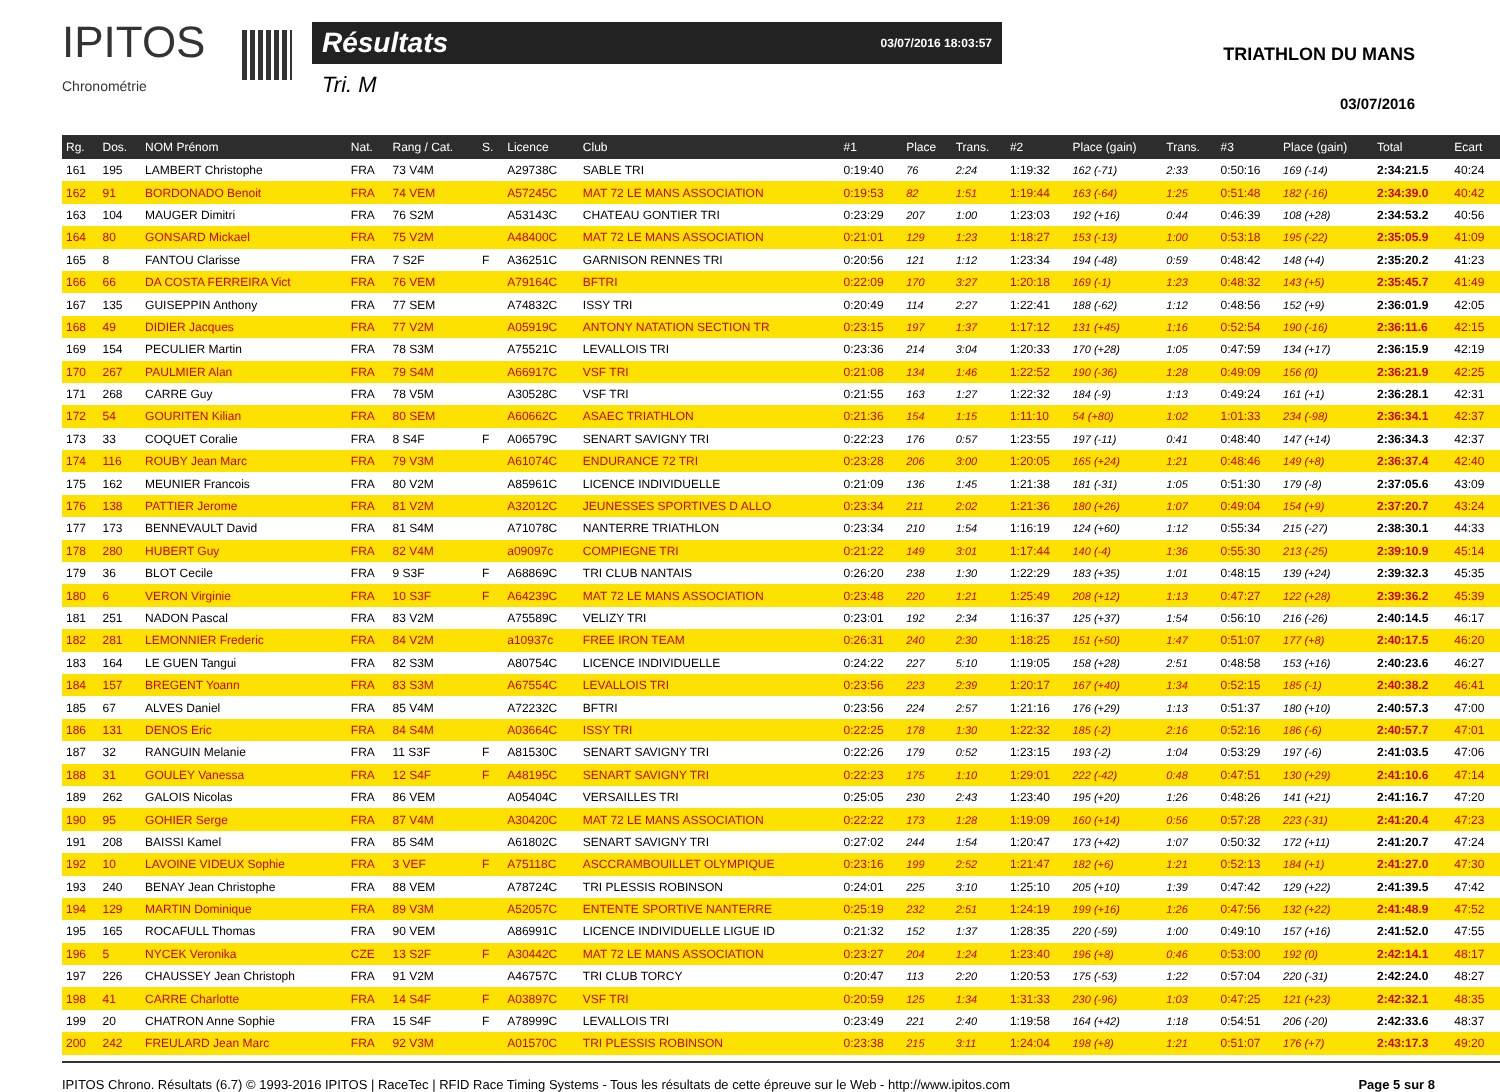IPITOS
Chronométrie
Résultats 03/07/2016 18:03:57
Tri. M
TRIATHLON DU MANS
03/07/2016
| Rg. | Dos. | NOM Prénom | Nat. | Rang / Cat. | S. | Licence | Club | #1 | Place | Trans. | #2 | Place (gain) | Trans. | #3 | Place (gain) | Total | Ecart |
| --- | --- | --- | --- | --- | --- | --- | --- | --- | --- | --- | --- | --- | --- | --- | --- | --- | --- |
| 161 | 195 | LAMBERT Christophe | FRA | 73 V4M | | A29738C | SABLE TRI | 0:19:40 | 76 | 2:24 | 1:19:32 | 162 (-71) | 2:33 | 0:50:16 | 169 (-14) | 2:34:21.5 | 40:24 |
| 162 | 91 | BORDONADO Benoit | FRA | 74 VEM | | A57245C | MAT 72 LE MANS ASSOCIATION | 0:19:53 | 82 | 1:51 | 1:19:44 | 163 (-64) | 1:25 | 0:51:48 | 182 (-16) | 2:34:39.0 | 40:42 |
| 163 | 104 | MAUGER Dimitri | FRA | 76 S2M | | A53143C | CHATEAU GONTIER TRI | 0:23:29 | 207 | 1:00 | 1:23:03 | 192 (+16) | 0:44 | 0:46:39 | 108 (+28) | 2:34:53.2 | 40:56 |
| 164 | 80 | GONSARD Mickael | FRA | 75 V2M | | A48400C | MAT 72 LE MANS ASSOCIATION | 0:21:01 | 129 | 1:23 | 1:18:27 | 153 (-13) | 1:00 | 0:53:18 | 195 (-22) | 2:35:05.9 | 41:09 |
| 165 | 8 | FANTOU Clarisse | FRA | 7 S2F | F | A36251C | GARNISON RENNES TRI | 0:20:56 | 121 | 1:12 | 1:23:34 | 194 (-48) | 0:59 | 0:48:42 | 148 (+4) | 2:35:20.2 | 41:23 |
| 166 | 66 | DA COSTA FERREIRA Vict | FRA | 76 VEM | | A79164C | BFTRI | 0:22:09 | 170 | 3:27 | 1:20:18 | 169 (-1) | 1:23 | 0:48:32 | 143 (+5) | 2:35:45.7 | 41:49 |
| 167 | 135 | GUISEPPIN Anthony | FRA | 77 SEM | | A74832C | ISSY TRI | 0:20:49 | 114 | 2:27 | 1:22:41 | 188 (-62) | 1:12 | 0:48:56 | 152 (+9) | 2:36:01.9 | 42:05 |
| 168 | 49 | DIDIER Jacques | FRA | 77 V2M | | A05919C | ANTONY NATATION SECTION TR | 0:23:15 | 197 | 1:37 | 1:17:12 | 131 (+45) | 1:16 | 0:52:54 | 190 (-16) | 2:36:11.6 | 42:15 |
| 169 | 154 | PECULIER Martin | FRA | 78 S3M | | A75521C | LEVALLOIS TRI | 0:23:36 | 214 | 3:04 | 1:20:33 | 170 (+28) | 1:05 | 0:47:59 | 134 (+17) | 2:36:15.9 | 42:19 |
| 170 | 267 | PAULMIER Alan | FRA | 79 S4M | | A66917C | VSF TRI | 0:21:08 | 134 | 1:46 | 1:22:52 | 190 (-36) | 1:28 | 0:49:09 | 156 (0) | 2:36:21.9 | 42:25 |
| 171 | 268 | CARRE Guy | FRA | 78 V5M | | A30528C | VSF TRI | 0:21:55 | 163 | 1:27 | 1:22:32 | 184 (-9) | 1:13 | 0:49:24 | 161 (+1) | 2:36:28.1 | 42:31 |
| 172 | 54 | GOURITEN Kilian | FRA | 80 SEM | | A60662C | ASAEC TRIATHLON | 0:21:36 | 154 | 1:15 | 1:11:10 | 54 (+80) | 1:02 | 1:01:33 | 234 (-98) | 2:36:34.1 | 42:37 |
| 173 | 33 | COQUET Coralie | FRA | 8 S4F | F | A06579C | SENART SAVIGNY TRI | 0:22:23 | 176 | 0:57 | 1:23:55 | 197 (-11) | 0:41 | 0:48:40 | 147 (+14) | 2:36:34.3 | 42:37 |
| 174 | 116 | ROUBY Jean Marc | FRA | 79 V3M | | A61074C | ENDURANCE 72 TRI | 0:23:28 | 206 | 3:00 | 1:20:05 | 165 (+24) | 1:21 | 0:48:46 | 149 (+8) | 2:36:37.4 | 42:40 |
| 175 | 162 | MEUNIER Francois | FRA | 80 V2M | | A85961C | LICENCE INDIVIDUELLE | 0:21:09 | 136 | 1:45 | 1:21:38 | 181 (-31) | 1:05 | 0:51:30 | 179 (-8) | 2:37:05.6 | 43:09 |
| 176 | 138 | PATTIER Jerome | FRA | 81 V2M | | A32012C | JEUNESSES SPORTIVES D ALLO | 0:23:34 | 211 | 2:02 | 1:21:36 | 180 (+26) | 1:07 | 0:49:04 | 154 (+9) | 2:37:20.7 | 43:24 |
| 177 | 173 | BENNEVAULT David | FRA | 81 S4M | | A71078C | NANTERRE TRIATHLON | 0:23:34 | 210 | 1:54 | 1:16:19 | 124 (+60) | 1:12 | 0:55:34 | 215 (-27) | 2:38:30.1 | 44:33 |
| 178 | 280 | HUBERT Guy | FRA | 82 V4M | | a09097c | COMPIEGNE TRI | 0:21:22 | 149 | 3:01 | 1:17:44 | 140 (-4) | 1:36 | 0:55:30 | 213 (-25) | 2:39:10.9 | 45:14 |
| 179 | 36 | BLOT Cecile | FRA | 9 S3F | F | A68869C | TRI CLUB NANTAIS | 0:26:20 | 238 | 1:30 | 1:22:29 | 183 (+35) | 1:01 | 0:48:15 | 139 (+24) | 2:39:32.3 | 45:35 |
| 180 | 6 | VERON Virginie | FRA | 10 S3F | F | A64239C | MAT 72 LE MANS ASSOCIATION | 0:23:48 | 220 | 1:21 | 1:25:49 | 208 (+12) | 1:13 | 0:47:27 | 122 (+28) | 2:39:36.2 | 45:39 |
| 181 | 251 | NADON Pascal | FRA | 83 V2M | | A75589C | VELIZY TRI | 0:23:01 | 192 | 2:34 | 1:16:37 | 125 (+37) | 1:54 | 0:56:10 | 216 (-26) | 2:40:14.5 | 46:17 |
| 182 | 281 | LEMONNIER Frederic | FRA | 84 V2M | | a10937c | FREE IRON TEAM | 0:26:31 | 240 | 2:30 | 1:18:25 | 151 (+50) | 1:47 | 0:51:07 | 177 (+8) | 2:40:17.5 | 46:20 |
| 183 | 164 | LE GUEN Tangui | FRA | 82 S3M | | A80754C | LICENCE INDIVIDUELLE | 0:24:22 | 227 | 5:10 | 1:19:05 | 158 (+28) | 2:51 | 0:48:58 | 153 (+16) | 2:40:23.6 | 46:27 |
| 184 | 157 | BREGENT Yoann | FRA | 83 S3M | | A67554C | LEVALLOIS TRI | 0:23:56 | 223 | 2:39 | 1:20:17 | 167 (+40) | 1:34 | 0:52:15 | 185 (-1) | 2:40:38.2 | 46:41 |
| 185 | 67 | ALVES Daniel | FRA | 85 V4M | | A72232C | BFTRI | 0:23:56 | 224 | 2:57 | 1:21:16 | 176 (+29) | 1:13 | 0:51:37 | 180 (+10) | 2:40:57.3 | 47:00 |
| 186 | 131 | DENOS Eric | FRA | 84 S4M | | A03664C | ISSY TRI | 0:22:25 | 178 | 1:30 | 1:22:32 | 185 (-2) | 2:16 | 0:52:16 | 186 (-6) | 2:40:57.7 | 47:01 |
| 187 | 32 | RANGUIN Melanie | FRA | 11 S3F | F | A81530C | SENART SAVIGNY TRI | 0:22:26 | 179 | 0:52 | 1:23:15 | 193 (-2) | 1:04 | 0:53:29 | 197 (-6) | 2:41:03.5 | 47:06 |
| 188 | 31 | GOULEY Vanessa | FRA | 12 S4F | F | A48195C | SENART SAVIGNY TRI | 0:22:23 | 175 | 1:10 | 1:29:01 | 222 (-42) | 0:48 | 0:47:51 | 130 (+29) | 2:41:10.6 | 47:14 |
| 189 | 262 | GALOIS Nicolas | FRA | 86 VEM | | A05404C | VERSAILLES TRI | 0:25:05 | 230 | 2:43 | 1:23:40 | 195 (+20) | 1:26 | 0:48:26 | 141 (+21) | 2:41:16.7 | 47:20 |
| 190 | 95 | GOHIER Serge | FRA | 87 V4M | | A30420C | MAT 72 LE MANS ASSOCIATION | 0:22:22 | 173 | 1:28 | 1:19:09 | 160 (+14) | 0:56 | 0:57:28 | 223 (-31) | 2:41:20.4 | 47:23 |
| 191 | 208 | BAISSI Kamel | FRA | 85 S4M | | A61802C | SENART SAVIGNY TRI | 0:27:02 | 244 | 1:54 | 1:20:47 | 173 (+42) | 1:07 | 0:50:32 | 172 (+11) | 2:41:20.7 | 47:24 |
| 192 | 10 | LAVOINE VIDEUX Sophie | FRA | 3 VEF | F | A75118C | ASCCRAMBOUILLET OLYMPIQUE | 0:23:16 | 199 | 2:52 | 1:21:47 | 182 (+6) | 1:21 | 0:52:13 | 184 (+1) | 2:41:27.0 | 47:30 |
| 193 | 240 | BENAY Jean Christophe | FRA | 88 VEM | | A78724C | TRI PLESSIS ROBINSON | 0:24:01 | 225 | 3:10 | 1:25:10 | 205 (+10) | 1:39 | 0:47:42 | 129 (+22) | 2:41:39.5 | 47:42 |
| 194 | 129 | MARTIN Dominique | FRA | 89 V3M | | A52057C | ENTENTE SPORTIVE NANTERRE | 0:25:19 | 232 | 2:51 | 1:24:19 | 199 (+16) | 1:26 | 0:47:56 | 132 (+22) | 2:41:48.9 | 47:52 |
| 195 | 165 | ROCAFULL Thomas | FRA | 90 VEM | | A86991C | LICENCE INDIVIDUELLE LIGUE ID | 0:21:32 | 152 | 1:37 | 1:28:35 | 220 (-59) | 1:00 | 0:49:10 | 157 (+16) | 2:41:52.0 | 47:55 |
| 196 | 5 | NYCEK Veronika | CZE | 13 S2F | F | A30442C | MAT 72 LE MANS ASSOCIATION | 0:23:27 | 204 | 1:24 | 1:23:40 | 196 (+8) | 0:46 | 0:53:00 | 192 (0) | 2:42:14.1 | 48:17 |
| 197 | 226 | CHAUSSEY Jean Christoph | FRA | 91 V2M | | A46757C | TRI CLUB TORCY | 0:20:47 | 113 | 2:20 | 1:20:53 | 175 (-53) | 1:22 | 0:57:04 | 220 (-31) | 2:42:24.0 | 48:27 |
| 198 | 41 | CARRE Charlotte | FRA | 14 S4F | F | A03897C | VSF TRI | 0:20:59 | 125 | 1:34 | 1:31:33 | 230 (-96) | 1:03 | 0:47:25 | 121 (+23) | 2:42:32.1 | 48:35 |
| 199 | 20 | CHATRON Anne Sophie | FRA | 15 S4F | F | A78999C | LEVALLOIS TRI | 0:23:49 | 221 | 2:40 | 1:19:58 | 164 (+42) | 1:18 | 0:54:51 | 206 (-20) | 2:42:33.6 | 48:37 |
| 200 | 242 | FREULARD Jean Marc | FRA | 92 V3M | | A01570C | TRI PLESSIS ROBINSON | 0:23:38 | 215 | 3:11 | 1:24:04 | 198 (+8) | 1:21 | 0:51:07 | 176 (+7) | 2:43:17.3 | 49:20 |
IPITOS Chrono. Résultats (6.7) © 1993-2016 IPITOS | RaceTec | RFID Race Timing Systems - Tous les résultats de cette épreuve sur le Web - http://www.ipitos.com Page 5 sur 8